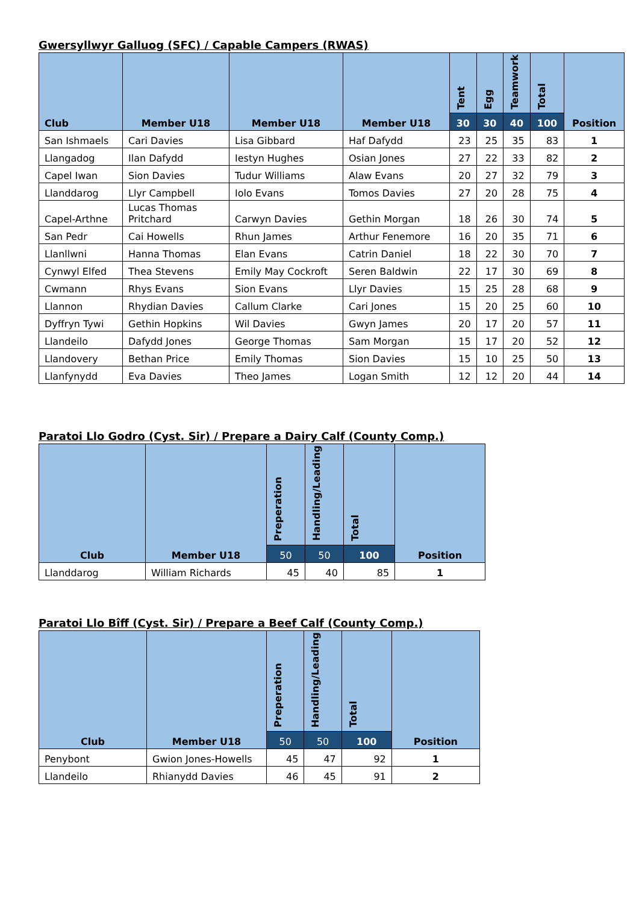Gwersyllwyr Galluog (SFC) / Capable Campers (RWAS)
| Club | Member U18 | Member U18 | Member U18 | Tent | Egg | Teamwork | Total | Position |
| --- | --- | --- | --- | --- | --- | --- | --- | --- |
| | | | | 30 | 30 | 40 | 100 | |
| San Ishmaels | Cari Davies | Lisa Gibbard | Haf Dafydd | 23 | 25 | 35 | 83 | 1 |
| Llangadog | Ilan Dafydd | Iestyn Hughes | Osian Jones | 27 | 22 | 33 | 82 | 2 |
| Capel Iwan | Sion Davies | Tudur Williams | Alaw Evans | 20 | 27 | 32 | 79 | 3 |
| Llanddarog | Llyr Campbell | Iolo Evans | Tomos Davies | 27 | 20 | 28 | 75 | 4 |
| Capel-Arthne | Lucas Thomas Pritchard | Carwyn Davies | Gethin Morgan | 18 | 26 | 30 | 74 | 5 |
| San Pedr | Cai Howells | Rhun James | Arthur Fenemore | 16 | 20 | 35 | 71 | 6 |
| Llanllwni | Hanna Thomas | Elan Evans | Catrin Daniel | 18 | 22 | 30 | 70 | 7 |
| Cynwyl Elfed | Thea Stevens | Emily May Cockroft | Seren Baldwin | 22 | 17 | 30 | 69 | 8 |
| Cwmann | Rhys Evans | Sion Evans | Llyr Davies | 15 | 25 | 28 | 68 | 9 |
| Llannon | Rhydian Davies | Callum Clarke | Cari Jones | 15 | 20 | 25 | 60 | 10 |
| Dyffryn Tywi | Gethin Hopkins | Wil Davies | Gwyn James | 20 | 17 | 20 | 57 | 11 |
| Llandeilo | Dafydd Jones | George Thomas | Sam Morgan | 15 | 17 | 20 | 52 | 12 |
| Llandovery | Bethan Price | Emily Thomas | Sion Davies | 15 | 10 | 25 | 50 | 13 |
| Llanfynydd | Eva Davies | Theo James | Logan Smith | 12 | 12 | 20 | 44 | 14 |
Paratoi Llo Godro (Cyst. Sir) / Prepare a Dairy Calf (County Comp.)
| Club | Member U18 | Preperation | Handling/Leading | Total | Position |
| --- | --- | --- | --- | --- | --- |
| | | 50 | 50 | 100 | |
| Llanddarog | William Richards | 45 | 40 | 85 | 1 |
Paratoi Llo Bîff (Cyst. Sir) / Prepare a Beef Calf (County Comp.)
| Club | Member U18 | Preperation | Handling/Leading | Total | Position |
| --- | --- | --- | --- | --- | --- |
| | | 50 | 50 | 100 | |
| Penybont | Gwion Jones-Howells | 45 | 47 | 92 | 1 |
| Llandeilo | Rhianydd Davies | 46 | 45 | 91 | 2 |